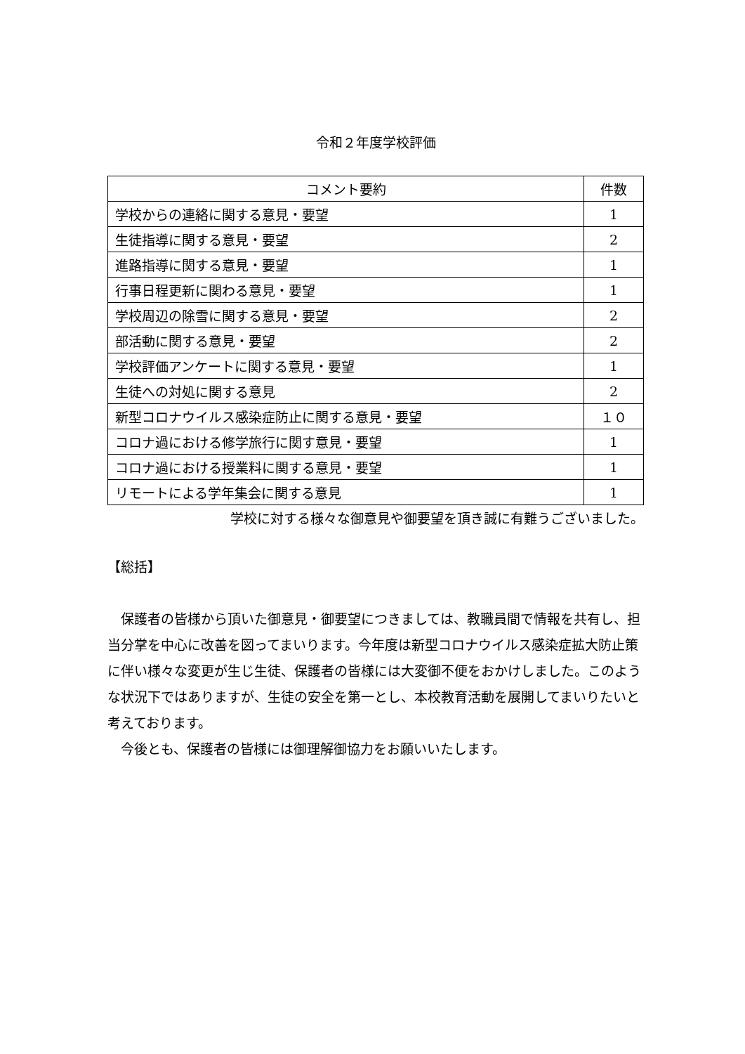令和２年度学校評価
| コメント要約 | 件数 |
| --- | --- |
| 学校からの連絡に関する意見・要望 | 1 |
| 生徒指導に関する意見・要望 | 2 |
| 進路指導に関する意見・要望 | 1 |
| 行事日程更新に関わる意見・要望 | 1 |
| 学校周辺の除雪に関する意見・要望 | 2 |
| 部活動に関する意見・要望 | 2 |
| 学校評価アンケートに関する意見・要望 | 1 |
| 生徒への対処に関する意見 | 2 |
| 新型コロナウイルス感染症防止に関する意見・要望 | １０ |
| コロナ過における修学旅行に関す意見・要望 | 1 |
| コロナ過における授業料に関する意見・要望 | 1 |
| リモートによる学年集会に関する意見 | 1 |
学校に対する様々な御意見や御要望を頂き誠に有難うございました。
【総括】
　保護者の皆様から頂いた御意見・御要望につきましては、教職員間で情報を共有し、担当分掌を中心に改善を図ってまいります。今年度は新型コロナウイルス感染症拡大防止策に伴い様々な変更が生じ生徒、保護者の皆様には大変御不便をおかけしました。このような状況下ではありますが、生徒の安全を第一とし、本校教育活動を展開してまいりたいと考えております。
　今後とも、保護者の皆様には御理解御協力をお願いいたします。